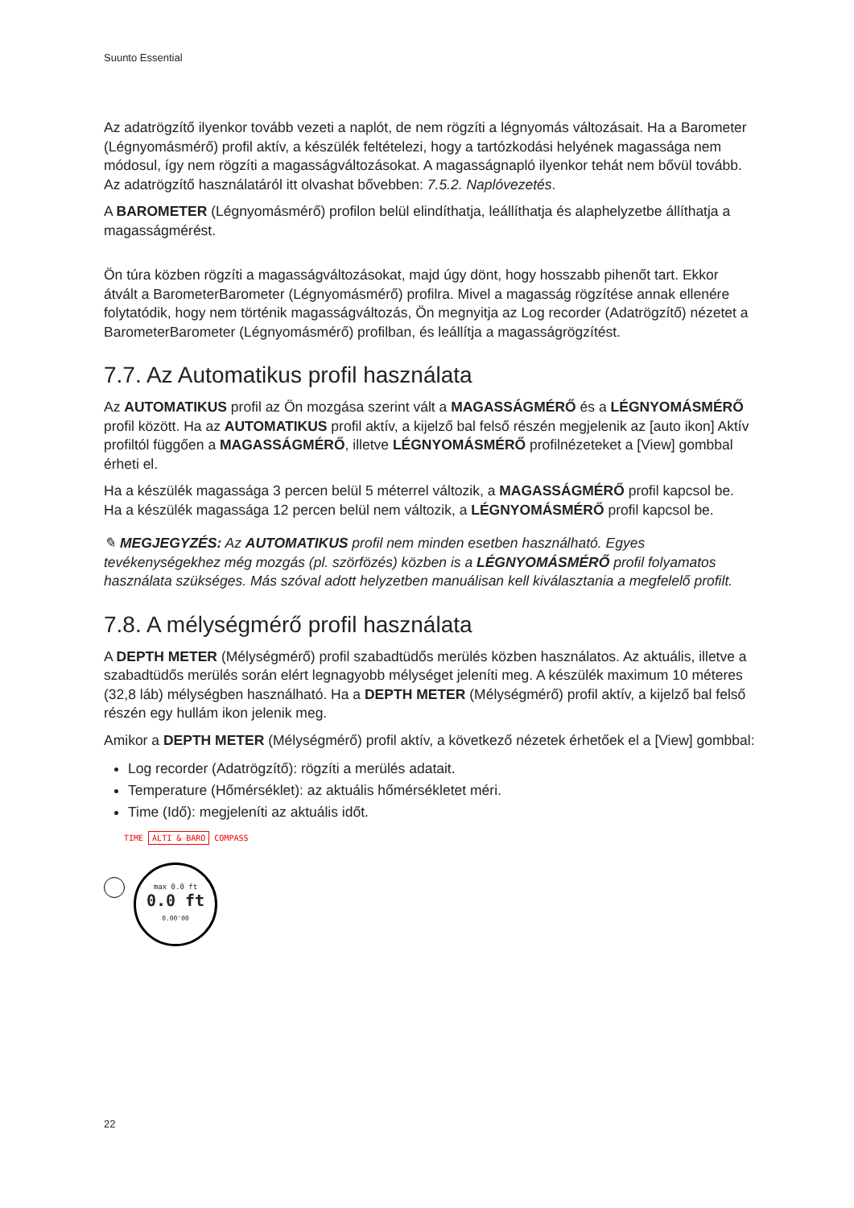Suunto Essential
Az adatrögzítő ilyenkor tovább vezeti a naplót, de nem rögzíti a légnyomás változásait. Ha a Barometer (Légnyomásmérő) profil aktív, a készülék feltételezi, hogy a tartózkodási helyének magassága nem módosul, így nem rögzíti a magasságváltozásokat. A magasságnapló ilyenkor tehát nem bővül tovább. Az adatrögzítő használatáról itt olvashat bővebben: 7.5.2. Naplóvezetés.
A BAROMETER (Légnyomásmérő) profilon belül elindíthatja, leállíthatja és alaphelyzetbe állíthatja a magasságmérést.
Ön túra közben rögzíti a magasságváltozásokat, majd úgy dönt, hogy hosszabb pihenőt tart. Ekkor átvált a BarometerBarometer (Légnyomásmérő) profilra. Mivel a magasság rögzítése annak ellenére folytatódik, hogy nem történik magasságváltozás, Ön megnyitja az Log recorder (Adatrögzítő) nézetet a BarometerBarometer (Légnyomásmérő) profilban, és leállítja a magasságrögzítést.
7.7. Az Automatikus profil használata
Az AUTOMATIKUS profil az Ön mozgása szerint vált a MAGASSÁGMÉRŐ és a LÉGNYOMÁSMÉRŐ profil között. Ha az AUTOMATIKUS profil aktív, a kijelző bal felső részén megjelenik az [auto ikon] Aktív profiltól függően a MAGASSÁGMÉRŐ, illetve LÉGNYOMÁSMÉRŐ profilnézeteket a [View] gombbal érheti el.
Ha a készülék magassága 3 percen belül 5 méterrel változik, a MAGASSÁGMÉRŐ profil kapcsol be. Ha a készülék magassága 12 percen belül nem változik, a LÉGNYOMÁSMÉRŐ profil kapcsol be.
✎ MEGJEGYZÉS: Az AUTOMATIKUS profil nem minden esetben használható. Egyes tevékenységekhez még mozgás (pl. szörfözés) közben is a LÉGNYOMÁSMÉRŐ profil folyamatos használata szükséges. Más szóval adott helyzetben manuálisan kell kiválasztania a megfelelő profilt.
7.8. A mélységmérő profil használata
A DEPTH METER (Mélységmérő) profil szabadtüdős merülés közben használatos. Az aktuális, illetve a szabadtüdős merülés során elért legnagyobb mélységet jeleníti meg. A készülék maximum 10 méteres (32,8 láb) mélységben használható. Ha a DEPTH METER (Mélységmérő) profil aktív, a kijelző bal felső részén egy hullám ikon jelenik meg.
Amikor a DEPTH METER (Mélységmérő) profil aktív, a következő nézetek érhetőek el a [View] gombbal:
Log recorder (Adatrögzítő): rögzíti a merülés adatait.
Temperature (Hőmérséklet): az aktuális hőmérsékletet méri.
Time (Idő): megjeleníti az aktuális időt.
TIME ALTI & BARO COMPASS
max 0.0 ft
0.0 ft
0.00'00
22